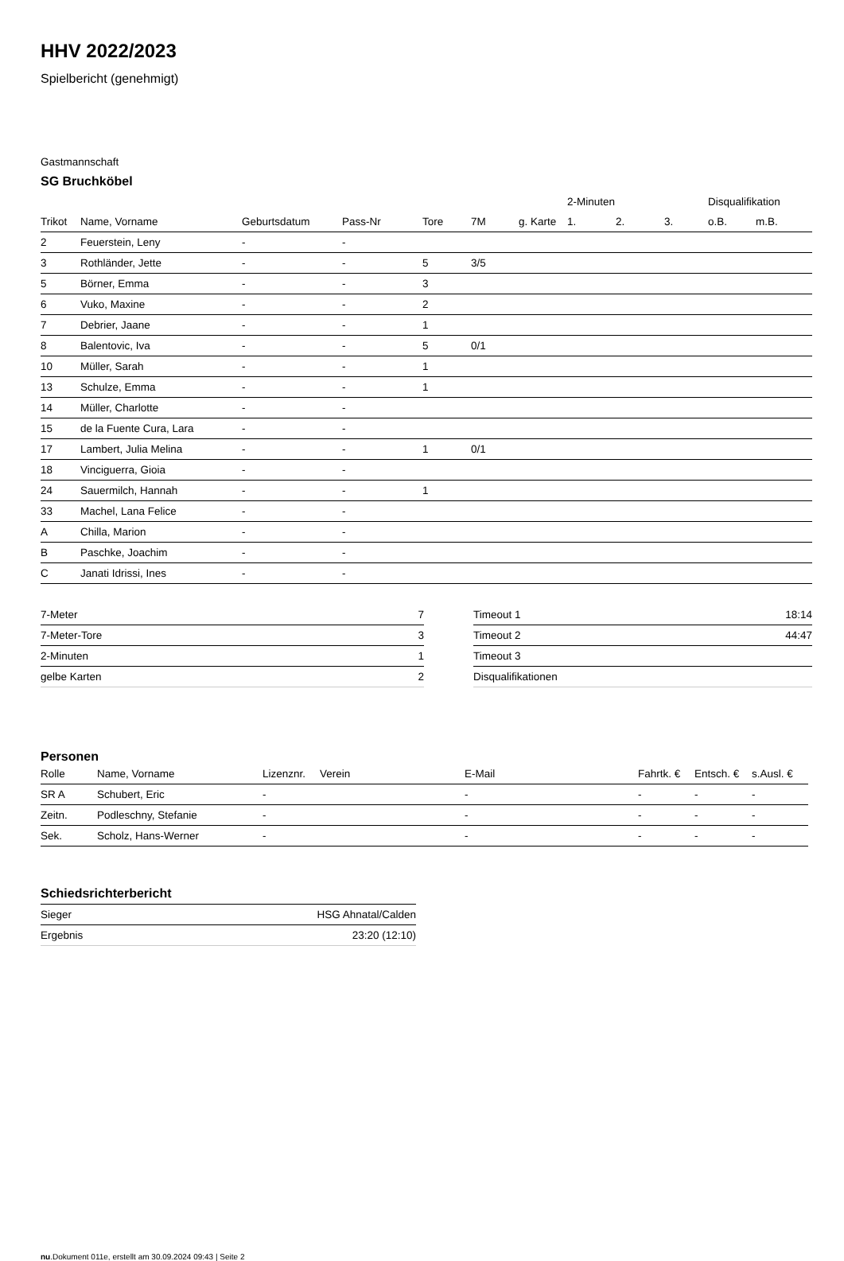HHV 2022/2023
Spielbericht (genehmigt)
Gastmannschaft
SG Bruchköbel
| | | | | | | | 2-Minuten | | | Disqualifikation | |
| --- | --- | --- | --- | --- | --- | --- | --- | --- | --- | --- | --- |
| Trikot | Name, Vorname | Geburtsdatum | Pass-Nr | Tore | 7M | g. Karte | 1. | 2. | 3. | o.B. | m.B. |
| 2 | Feuerstein, Leny | - | - | | | | | | | | |
| 3 | Rothländer, Jette | - | - | 5 | 3/5 | | | | | | |
| 5 | Börner, Emma | - | - | 3 | | | | | | | |
| 6 | Vuko, Maxine | - | - | 2 | | | | | | | |
| 7 | Debrier, Jaane | - | - | 1 | | | | | | | |
| 8 | Balentovic, Iva | - | - | 5 | 0/1 | | | | | | |
| 10 | Müller, Sarah | - | - | 1 | | | | | | | |
| 13 | Schulze, Emma | - | - | 1 | | | | | | | |
| 14 | Müller, Charlotte | - | - | | | | | | | | |
| 15 | de la Fuente Cura, Lara | - | - | | | | | | | | |
| 17 | Lambert, Julia Melina | - | - | 1 | 0/1 | | | | | | |
| 18 | Vinciguerra, Gioia | - | - | | | | | | | | |
| 24 | Sauermilch, Hannah | - | - | 1 | | | | | | | |
| 33 | Machel, Lana Felice | - | - | | | | | | | | |
| A | Chilla, Marion | - | - | | | | | | | | |
| B | Paschke, Joachim | - | - | | | | | | | | |
| C | Janati Idrissi, Ines | - | - | | | | | | | | |
| 7-Meter | 7 |
| 7-Meter-Tore | 3 |
| 2-Minuten | 1 |
| gelbe Karten | 2 |
| Timeout 1 | 18:14 |
| Timeout 2 | 44:47 |
| Timeout 3 | |
| Disqualifikationen | |
Personen
| Rolle | Name, Vorname | Lizenznr. | Verein | E-Mail | Fahrtk. € | Entsch. € | s.Ausl. € |
| --- | --- | --- | --- | --- | --- | --- | --- |
| SR A | Schubert, Eric | - | | - | - | - | - |
| Zeitn. | Podleschny, Stefanie | - | | - | - | - | - |
| Sek. | Scholz, Hans-Werner | - | | - | - | - | - |
Schiedsrichterbericht
| Sieger | HSG Ahnatal/Calden |
| Ergebnis | 23:20 (12:10) |
nu.Dokument 011e, erstellt am 30.09.2024 09:43 | Seite 2